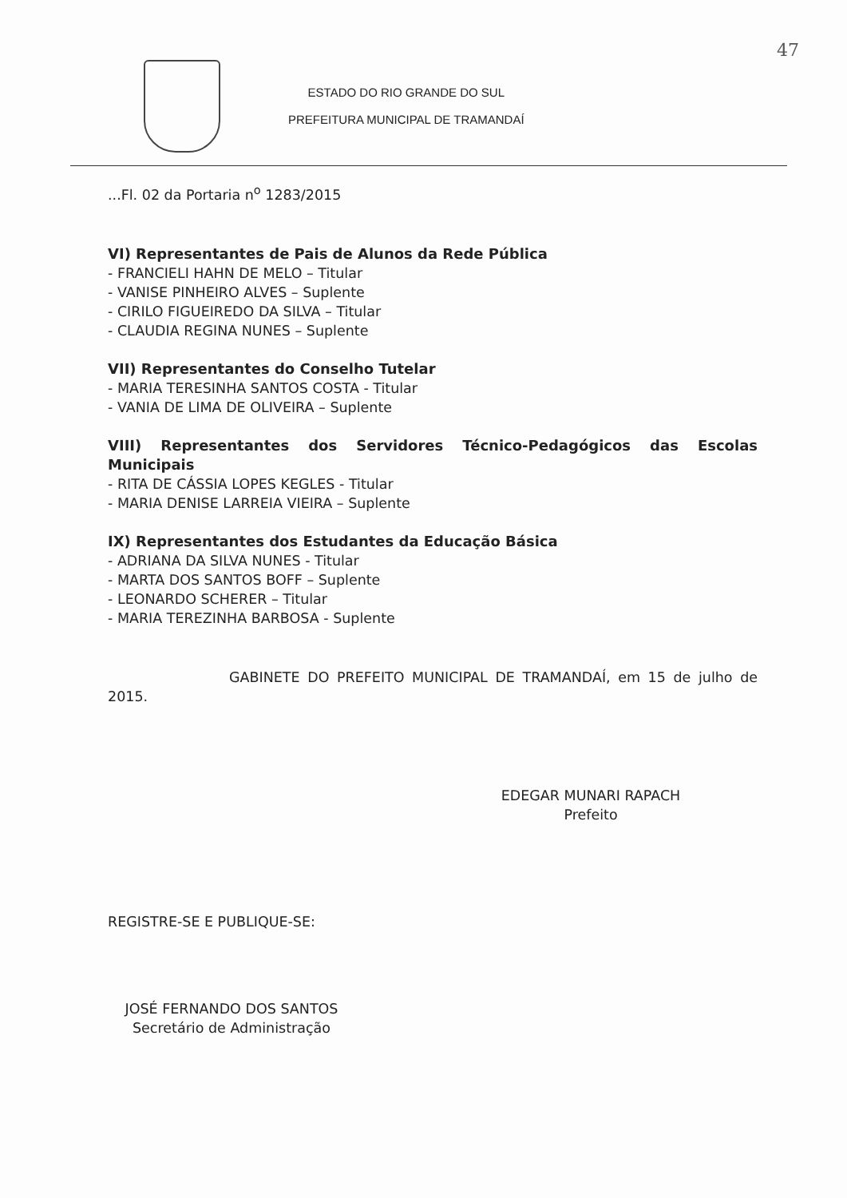47
ESTADO DO RIO GRANDE DO SUL
PREFEITURA MUNICIPAL DE TRAMANDAÍ
...Fl. 02 da Portaria n<sup>o</sup> 1283/2015
VI) Representantes de Pais de Alunos da Rede Pública
- FRANCIELI HAHN DE MELO – Titular
- VANISE PINHEIRO ALVES – Suplente
- CIRILO FIGUEIREDO DA SILVA – Titular
- CLAUDIA REGINA NUNES – Suplente
VII) Representantes do Conselho Tutelar
- MARIA TERESINHA SANTOS COSTA - Titular
- VANIA DE LIMA DE OLIVEIRA – Suplente
VIII) Representantes dos Servidores Técnico-Pedagógicos das Escolas Municipais
- RITA DE CÁSSIA LOPES KEGLES - Titular
- MARIA DENISE LARREIA VIEIRA – Suplente
IX) Representantes dos Estudantes da Educação Básica
- ADRIANA DA SILVA NUNES - Titular
- MARTA DOS SANTOS BOFF – Suplente
- LEONARDO SCHERER – Titular
- MARIA TEREZINHA BARBOSA - Suplente
GABINETE DO PREFEITO MUNICIPAL DE TRAMANDAÍ, em 15 de julho de 2015.
EDEGAR MUNARI RAPACH
Prefeito
REGISTRE-SE E PUBLIQUE-SE:
JOSÉ FERNANDO DOS SANTOS
Secretário de Administração